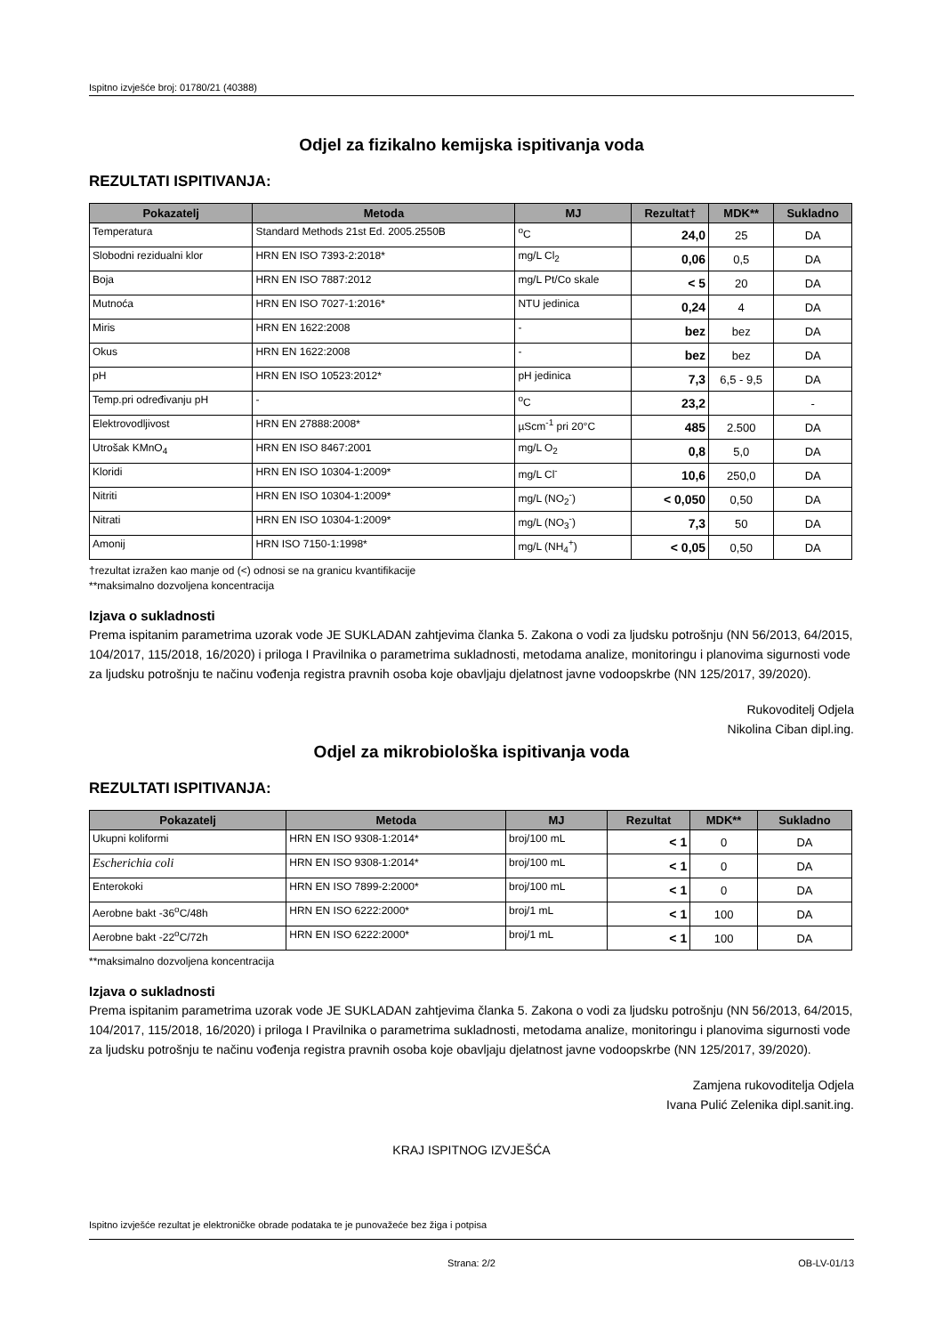Ispitno izvješće broj: 01780/21 (40388)
Odjel za fizikalno kemijska ispitivanja voda
REZULTATI ISPITIVANJA:
| Pokazatelj | Metoda | MJ | Rezultat† | MDK** | Sukladno |
| --- | --- | --- | --- | --- | --- |
| Temperatura | Standard Methods 21st Ed. 2005.2550B | <sup>o</sup> C | 24,0 | 25 | DA |
| Slobodni rezidualni klor | HRN EN ISO 7393-2:2018* | mg/L Cl<sub>2</sub> | 0,06 | 0,5 | DA |
| Boja | HRN EN ISO 7887:2012 | mg/L Pt/Co skale | < 5 | 20 | DA |
| Mutnoća | HRN EN ISO 7027-1:2016* | NTU jedinica | 0,24 | 4 | DA |
| Miris | HRN EN 1622:2008 | - | bez | bez | DA |
| Okus | HRN EN 1622:2008 | - | bez | bez | DA |
| pH | HRN EN ISO 10523:2012* | pH jedinica | 7,3 | 6,5 - 9,5 | DA |
| Temp.pri određivanju pH | - | <sup>o</sup> C | 23,2 | | - |
| Elektrovodljivost | HRN EN 27888:2008* | µScm<sup>-1</sup> pri 20°C | 485 | 2.500 | DA |
| Utrošak KMnO<sub>4</sub> | HRN EN ISO 8467:2001 | mg/L O<sub>2</sub> | 0,8 | 5,0 | DA |
| Kloridi | HRN EN ISO 10304-1:2009* | mg/L Cl<sup>-</sup> | 10,6 | 250,0 | DA |
| Nitriti | HRN EN ISO 10304-1:2009* | mg/L (NO<sub>2</sub><sup>-</sup>) | < 0,050 | 0,50 | DA |
| Nitrati | HRN EN ISO 10304-1:2009* | mg/L (NO<sub>3</sub><sup>-</sup>) | 7,3 | 50 | DA |
| Amonij | HRN ISO 7150-1:1998* | mg/L (NH<sub>4</sub><sup>+</sup>) | < 0,05 | 0,50 | DA |
†rezultat izražen kao manje od (<) odnosi se na granicu kvantifikacije
**maksimalno dozvoljena koncentracija
Izjava o sukladnosti
Prema ispitanim parametrima uzorak vode JE SUKLADAN zahtjevima članka 5. Zakona o vodi za ljudsku potrošnju (NN 56/2013, 64/2015, 104/2017, 115/2018, 16/2020) i priloga I Pravilnika o parametrima sukladnosti, metodama analize, monitoringu i planovima sigurnosti vode za ljudsku potrošnju te načinu vođenja registra pravnih osoba koje obavljaju djelatnost javne vodoopskrbe (NN 125/2017, 39/2020).
Rukovoditelj Odjela
Nikolina Ciban dipl.ing.
Odjel za mikrobiološka ispitivanja voda
REZULTATI ISPITIVANJA:
| Pokazatelj | Metoda | MJ | Rezultat | MDK** | Sukladno |
| --- | --- | --- | --- | --- | --- |
| Ukupni koliformi | HRN EN ISO 9308-1:2014* | broj/100 mL | < 1 | 0 | DA |
| Escherichia coli | HRN EN ISO 9308-1:2014* | broj/100 mL | < 1 | 0 | DA |
| Enterokoki | HRN EN ISO 7899-2:2000* | broj/100 mL | < 1 | 0 | DA |
| Aerobne bakt -36<sup>o</sup>C/48h | HRN EN ISO 6222:2000* | broj/1 mL | < 1 | 100 | DA |
| Aerobne bakt -22<sup>o</sup>C/72h | HRN EN ISO 6222:2000* | broj/1 mL | < 1 | 100 | DA |
**maksimalno dozvoljena koncentracija
Izjava o sukladnosti
Prema ispitanim parametrima uzorak vode JE SUKLADAN zahtjevima članka 5. Zakona o vodi za ljudsku potrošnju (NN 56/2013, 64/2015, 104/2017, 115/2018, 16/2020) i priloga I Pravilnika o parametrima sukladnosti, metodama analize, monitoringu i planovima sigurnosti vode za ljudsku potrošnju te načinu vođenja registra pravnih osoba koje obavljaju djelatnost javne vodoopskrbe (NN 125/2017, 39/2020).
Zamjena rukovoditelja Odjela
Ivana Pulić Zelenika dipl.sanit.ing.
KRAJ ISPITNOG IZVJEŠĆA
Ispitno izvješće rezultat je elektroničke obrade podataka te je punovažeće bez žiga i potpisa
Strana: 2/2 OB-LV-01/13